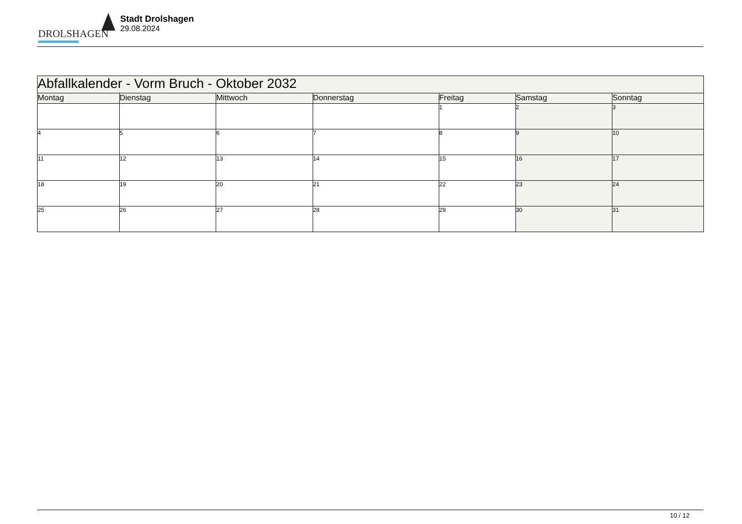DROLSHAGEN
Stadt Drolshagen
29.08.2024
| Abfallkalender - Vorm Bruch - Oktober 2032 | | | | | | |
| --- | --- | --- | --- | --- | --- | --- |
| Montag | Dienstag | Mittwoch | Donnerstag | Freitag | Samstag | Sonntag |
| | | | | 1 | 2 | 3 |
| 4 | 5 | 6 | 7 | 8 | 9 | 10 |
| 11 | 12 | 13 | 14 | 15 | 16 | 17 |
| 18 | 19 | 20 | 21 | 22 | 23 | 24 |
| 25 | 26 | 27 | 28 | 29 | 30 | 31 |
10 / 12